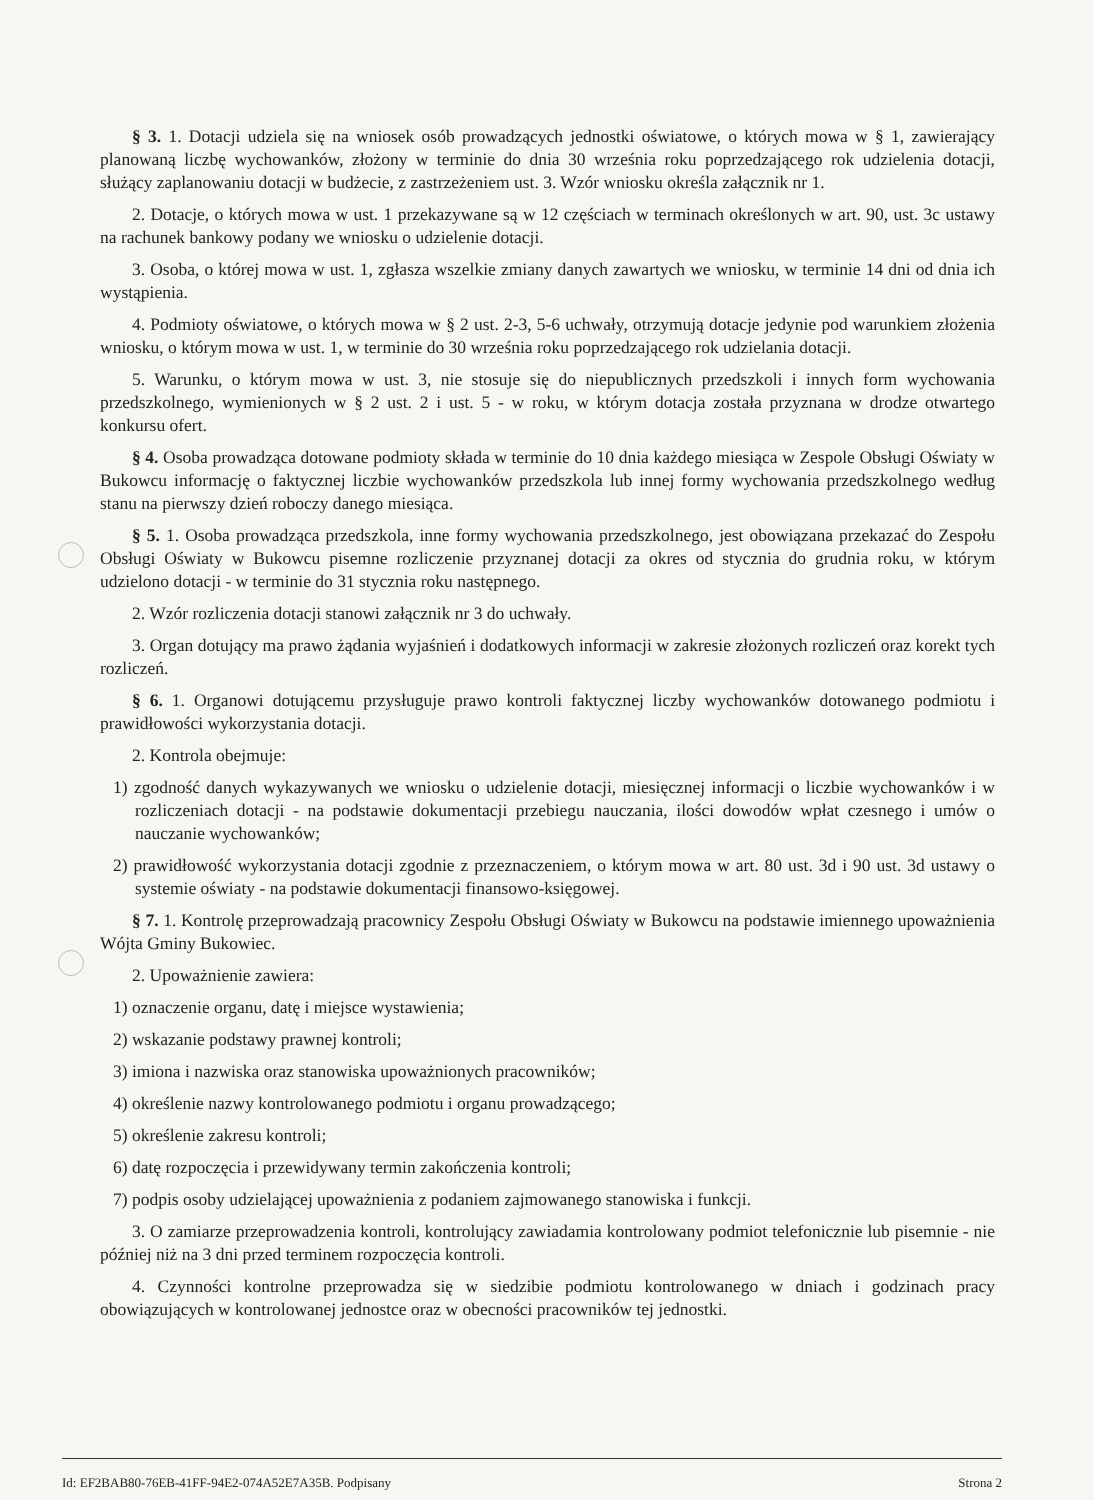§ 3. 1. Dotacji udziela się na wniosek osób prowadzących jednostki oświatowe, o których mowa w § 1, zawierający planowaną liczbę wychowanków, złożony w terminie do dnia 30 września roku poprzedzającego rok udzielenia dotacji, służący zaplanowaniu dotacji w budżecie, z zastrzeżeniem ust. 3. Wzór wniosku określa załącznik nr 1.
2. Dotacje, o których mowa w ust. 1 przekazywane są w 12 częściach w terminach określonych w art. 90, ust. 3c ustawy na rachunek bankowy podany we wniosku o udzielenie dotacji.
3. Osoba, o której mowa w ust. 1, zgłasza wszelkie zmiany danych zawartych we wniosku, w terminie 14 dni od dnia ich wystąpienia.
4. Podmioty oświatowe, o których mowa w § 2 ust. 2-3, 5-6 uchwały, otrzymują dotacje jedynie pod warunkiem złożenia wniosku, o którym mowa w ust. 1, w terminie do 30 września roku poprzedzającego rok udzielania dotacji.
5. Warunku, o którym mowa w ust. 3, nie stosuje się do niepublicznych przedszkoli i innych form wychowania przedszkolnego, wymienionych w § 2 ust. 2 i ust. 5 - w roku, w którym dotacja została przyznana w drodze otwartego konkursu ofert.
§ 4. Osoba prowadząca dotowane podmioty składa w terminie do 10 dnia każdego miesiąca w Zespole Obsługi Oświaty w Bukowcu informację o faktycznej liczbie wychowanków przedszkola lub innej formy wychowania przedszkolnego według stanu na pierwszy dzień roboczy danego miesiąca.
§ 5. 1. Osoba prowadząca przedszkola, inne formy wychowania przedszkolnego, jest obowiązana przekazać do Zespołu Obsługi Oświaty w Bukowcu pisemne rozliczenie przyznanej dotacji za okres od stycznia do grudnia roku, w którym udzielono dotacji - w terminie do 31 stycznia roku następnego.
2. Wzór rozliczenia dotacji stanowi załącznik nr 3 do uchwały.
3. Organ dotujący ma prawo żądania wyjaśnień i dodatkowych informacji w zakresie złożonych rozliczeń oraz korekt tych rozliczeń.
§ 6. 1. Organowi dotującemu przysługuje prawo kontroli faktycznej liczby wychowanków dotowanego podmiotu i prawidłowości wykorzystania dotacji.
2. Kontrola obejmuje:
1) zgodność danych wykazywanych we wniosku o udzielenie dotacji, miesięcznej informacji o liczbie wychowanków i w rozliczeniach dotacji - na podstawie dokumentacji przebiegu nauczania, ilości dowodów wpłat czesnego i umów o nauczanie wychowanków;
2) prawidłowość wykorzystania dotacji zgodnie z przeznaczeniem, o którym mowa w art. 80 ust. 3d i 90 ust. 3d ustawy o systemie oświaty - na podstawie dokumentacji finansowo-księgowej.
§ 7. 1. Kontrolę przeprowadzają pracownicy Zespołu Obsługi Oświaty w Bukowcu na podstawie imiennego upoważnienia Wójta Gminy Bukowiec.
2. Upoważnienie zawiera:
1) oznaczenie organu, datę i miejsce wystawienia;
2) wskazanie podstawy prawnej kontroli;
3) imiona i nazwiska oraz stanowiska upoważnionych pracowników;
4) określenie nazwy kontrolowanego podmiotu i organu prowadzącego;
5) określenie zakresu kontroli;
6) datę rozpoczęcia i przewidywany termin zakończenia kontroli;
7) podpis osoby udzielającej upoważnienia z podaniem zajmowanego stanowiska i funkcji.
3. O zamiarze przeprowadzenia kontroli, kontrolujący zawiadamia kontrolowany podmiot telefonicznie lub pisemnie - nie później niż na 3 dni przed terminem rozpoczęcia kontroli.
4. Czynności kontrolne przeprowadza się w siedzibie podmiotu kontrolowanego w dniach i godzinach pracy obowiązujących w kontrolowanej jednostce oraz w obecności pracowników tej jednostki.
Id: EF2BAB80-76EB-41FF-94E2-074A52E7A35B. Podpisany Strona 2